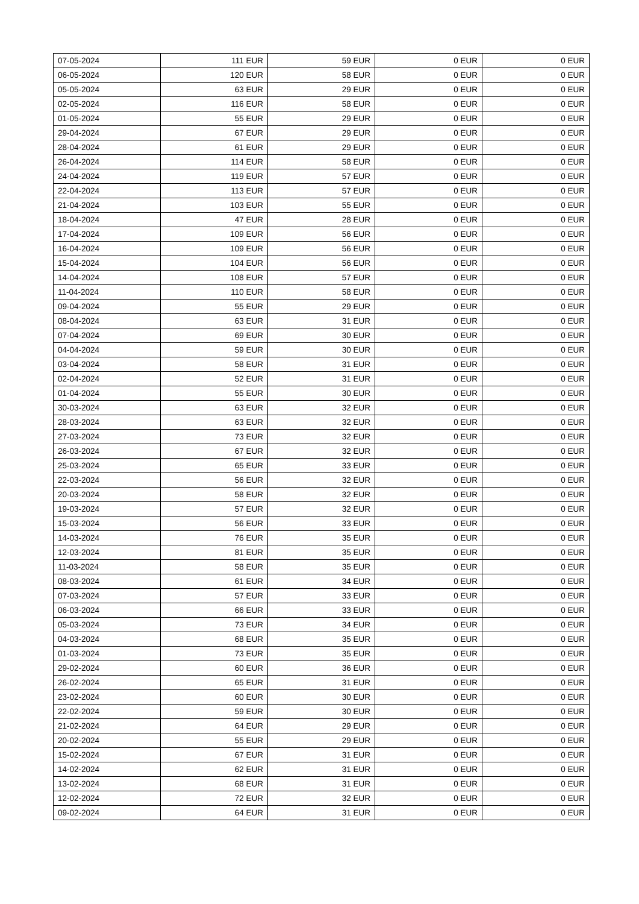| 07-05-2024 | 111 EUR | 59 EUR | 0 EUR | 0 EUR |
| 06-05-2024 | 120 EUR | 58 EUR | 0 EUR | 0 EUR |
| 05-05-2024 | 63 EUR | 29 EUR | 0 EUR | 0 EUR |
| 02-05-2024 | 116 EUR | 58 EUR | 0 EUR | 0 EUR |
| 01-05-2024 | 55 EUR | 29 EUR | 0 EUR | 0 EUR |
| 29-04-2024 | 67 EUR | 29 EUR | 0 EUR | 0 EUR |
| 28-04-2024 | 61 EUR | 29 EUR | 0 EUR | 0 EUR |
| 26-04-2024 | 114 EUR | 58 EUR | 0 EUR | 0 EUR |
| 24-04-2024 | 119 EUR | 57 EUR | 0 EUR | 0 EUR |
| 22-04-2024 | 113 EUR | 57 EUR | 0 EUR | 0 EUR |
| 21-04-2024 | 103 EUR | 55 EUR | 0 EUR | 0 EUR |
| 18-04-2024 | 47 EUR | 28 EUR | 0 EUR | 0 EUR |
| 17-04-2024 | 109 EUR | 56 EUR | 0 EUR | 0 EUR |
| 16-04-2024 | 109 EUR | 56 EUR | 0 EUR | 0 EUR |
| 15-04-2024 | 104 EUR | 56 EUR | 0 EUR | 0 EUR |
| 14-04-2024 | 108 EUR | 57 EUR | 0 EUR | 0 EUR |
| 11-04-2024 | 110 EUR | 58 EUR | 0 EUR | 0 EUR |
| 09-04-2024 | 55 EUR | 29 EUR | 0 EUR | 0 EUR |
| 08-04-2024 | 63 EUR | 31 EUR | 0 EUR | 0 EUR |
| 07-04-2024 | 69 EUR | 30 EUR | 0 EUR | 0 EUR |
| 04-04-2024 | 59 EUR | 30 EUR | 0 EUR | 0 EUR |
| 03-04-2024 | 58 EUR | 31 EUR | 0 EUR | 0 EUR |
| 02-04-2024 | 52 EUR | 31 EUR | 0 EUR | 0 EUR |
| 01-04-2024 | 55 EUR | 30 EUR | 0 EUR | 0 EUR |
| 30-03-2024 | 63 EUR | 32 EUR | 0 EUR | 0 EUR |
| 28-03-2024 | 63 EUR | 32 EUR | 0 EUR | 0 EUR |
| 27-03-2024 | 73 EUR | 32 EUR | 0 EUR | 0 EUR |
| 26-03-2024 | 67 EUR | 32 EUR | 0 EUR | 0 EUR |
| 25-03-2024 | 65 EUR | 33 EUR | 0 EUR | 0 EUR |
| 22-03-2024 | 56 EUR | 32 EUR | 0 EUR | 0 EUR |
| 20-03-2024 | 58 EUR | 32 EUR | 0 EUR | 0 EUR |
| 19-03-2024 | 57 EUR | 32 EUR | 0 EUR | 0 EUR |
| 15-03-2024 | 56 EUR | 33 EUR | 0 EUR | 0 EUR |
| 14-03-2024 | 76 EUR | 35 EUR | 0 EUR | 0 EUR |
| 12-03-2024 | 81 EUR | 35 EUR | 0 EUR | 0 EUR |
| 11-03-2024 | 58 EUR | 35 EUR | 0 EUR | 0 EUR |
| 08-03-2024 | 61 EUR | 34 EUR | 0 EUR | 0 EUR |
| 07-03-2024 | 57 EUR | 33 EUR | 0 EUR | 0 EUR |
| 06-03-2024 | 66 EUR | 33 EUR | 0 EUR | 0 EUR |
| 05-03-2024 | 73 EUR | 34 EUR | 0 EUR | 0 EUR |
| 04-03-2024 | 68 EUR | 35 EUR | 0 EUR | 0 EUR |
| 01-03-2024 | 73 EUR | 35 EUR | 0 EUR | 0 EUR |
| 29-02-2024 | 60 EUR | 36 EUR | 0 EUR | 0 EUR |
| 26-02-2024 | 65 EUR | 31 EUR | 0 EUR | 0 EUR |
| 23-02-2024 | 60 EUR | 30 EUR | 0 EUR | 0 EUR |
| 22-02-2024 | 59 EUR | 30 EUR | 0 EUR | 0 EUR |
| 21-02-2024 | 64 EUR | 29 EUR | 0 EUR | 0 EUR |
| 20-02-2024 | 55 EUR | 29 EUR | 0 EUR | 0 EUR |
| 15-02-2024 | 67 EUR | 31 EUR | 0 EUR | 0 EUR |
| 14-02-2024 | 62 EUR | 31 EUR | 0 EUR | 0 EUR |
| 13-02-2024 | 68 EUR | 31 EUR | 0 EUR | 0 EUR |
| 12-02-2024 | 72 EUR | 32 EUR | 0 EUR | 0 EUR |
| 09-02-2024 | 64 EUR | 31 EUR | 0 EUR | 0 EUR |